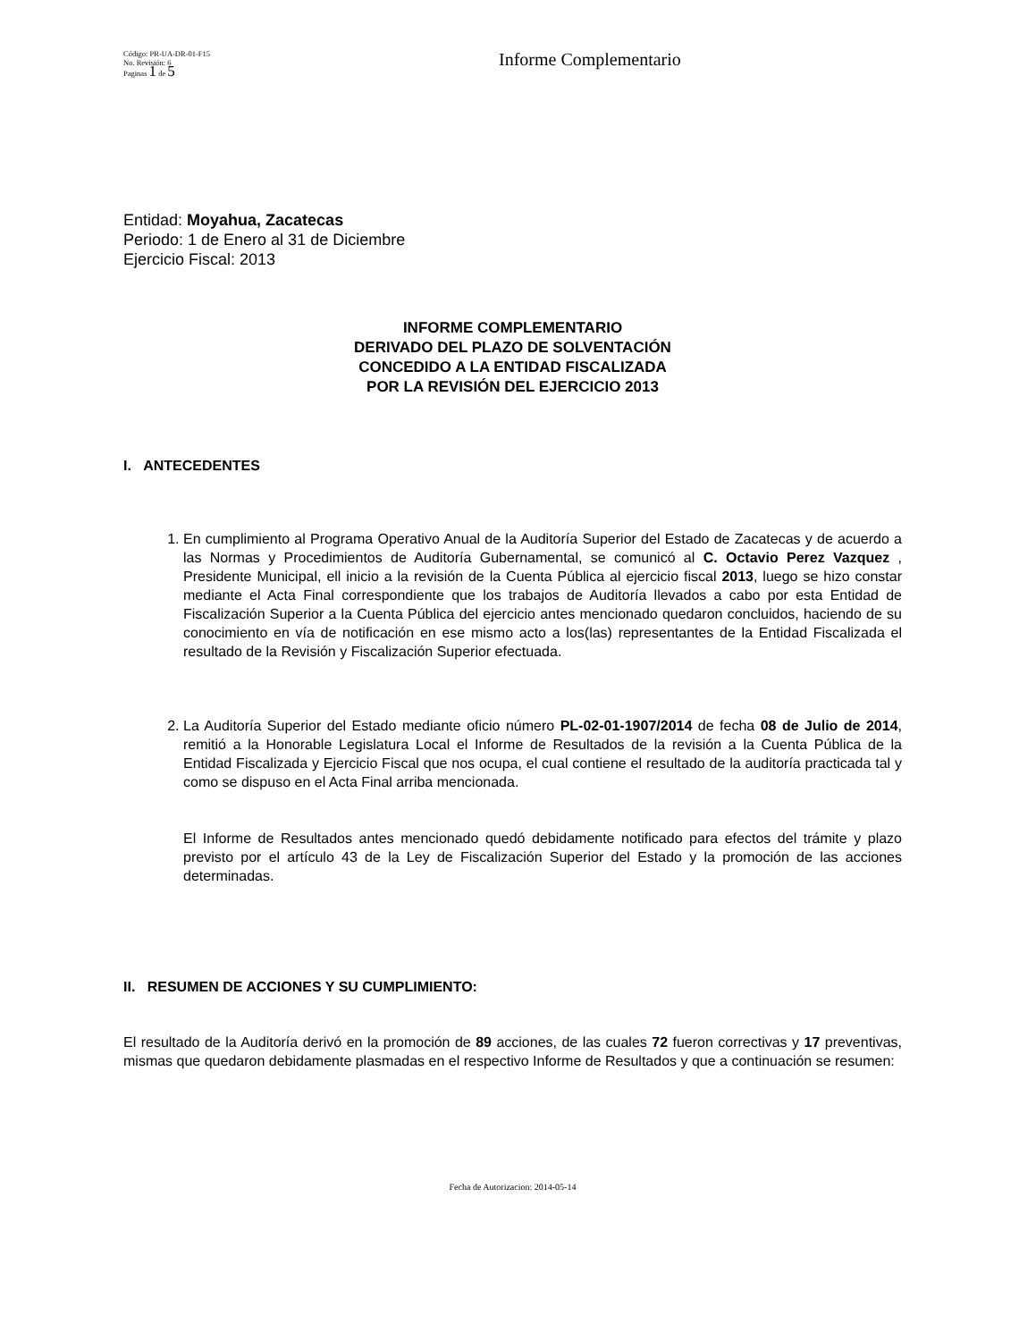Código: PR-UA-DR-01-F15
No. Revisión: 6
Paginas 1 de 5
Informe Complementario
Entidad: Moyahua, Zacatecas
Periodo: 1 de Enero al 31 de Diciembre
Ejercicio Fiscal: 2013
INFORME COMPLEMENTARIO
DERIVADO DEL PLAZO DE SOLVENTACIÓN
CONCEDIDO A LA ENTIDAD FISCALIZADA
POR LA REVISIÓN DEL EJERCICIO 2013
I. ANTECEDENTES
1. En cumplimiento al Programa Operativo Anual de la Auditoría Superior del Estado de Zacatecas y de acuerdo a las Normas y Procedimientos de Auditoría Gubernamental, se comunicó al C. Octavio Perez Vazquez , Presidente Municipal, ell inicio a la revisión de la Cuenta Pública al ejercicio fiscal 2013, luego se hizo constar mediante el Acta Final correspondiente que los trabajos de Auditoría llevados a cabo por esta Entidad de Fiscalización Superior a la Cuenta Pública del ejercicio antes mencionado quedaron concluidos, haciendo de su conocimiento en vía de notificación en ese mismo acto a los(las) representantes de la Entidad Fiscalizada el resultado de la Revisión y Fiscalización Superior efectuada.
2. La Auditoría Superior del Estado mediante oficio número PL-02-01-1907/2014 de fecha 08 de Julio de 2014, remitió a la Honorable Legislatura Local el Informe de Resultados de la revisión a la Cuenta Pública de la Entidad Fiscalizada y Ejercicio Fiscal que nos ocupa, el cual contiene el resultado de la auditoría practicada tal y como se dispuso en el Acta Final arriba mencionada.
El Informe de Resultados antes mencionado quedó debidamente notificado para efectos del trámite y plazo previsto por el artículo 43 de la Ley de Fiscalización Superior del Estado y la promoción de las acciones determinadas.
II. RESUMEN DE ACCIONES Y SU CUMPLIMIENTO:
El resultado de la Auditoría derivó en la promoción de 89 acciones, de las cuales 72 fueron correctivas y 17 preventivas, mismas que quedaron debidamente plasmadas en el respectivo Informe de Resultados y que a continuación se resumen:
Fecha de Autorizacion: 2014-05-14